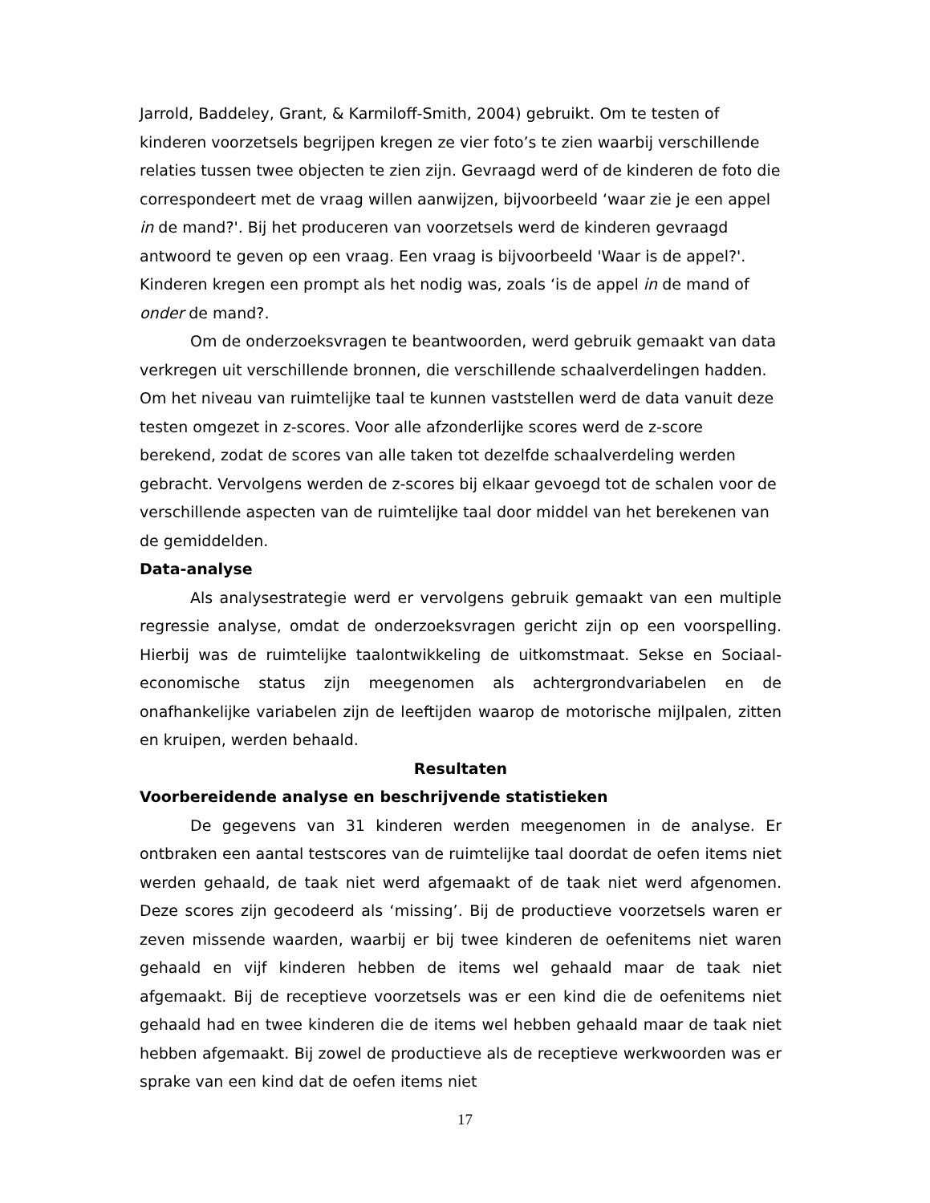Jarrold, Baddeley, Grant, & Karmiloff-Smith, 2004) gebruikt. Om te testen of kinderen voorzetsels begrijpen kregen ze vier foto’s te zien waarbij verschillende relaties tussen twee objecten te zien zijn. Gevraagd werd of de kinderen de foto die correspondeert met de vraag willen aanwijzen, bijvoorbeeld ‘waar zie je een appel in de mand?'. Bij het produceren van voorzetsels werd de kinderen gevraagd antwoord te geven op een vraag. Een vraag is bijvoorbeeld 'Waar is de appel?'. Kinderen kregen een prompt als het nodig was, zoals ‘is de appel in de mand of onder de mand?.
Om de onderzoeksvragen te beantwoorden, werd gebruik gemaakt van data verkregen uit verschillende bronnen, die verschillende schaalverdelingen hadden. Om het niveau van ruimtelijke taal te kunnen vaststellen werd de data vanuit deze testen omgezet in z-scores. Voor alle afzonderlijke scores werd de z-score berekend, zodat de scores van alle taken tot dezelfde schaalverdeling werden gebracht. Vervolgens werden de z-scores bij elkaar gevoegd tot de schalen voor de verschillende aspecten van de ruimtelijke taal door middel van het berekenen van de gemiddelden.
Data-analyse
Als analysestrategie werd er vervolgens gebruik gemaakt van een multiple regressie analyse, omdat de onderzoeksvragen gericht zijn op een voorspelling. Hierbij was de ruimtelijke taalontwikkeling de uitkomstmaat. Sekse en Sociaal-economische status zijn meegenomen als achtergrondvariabelen en de onafhankelijke variabelen zijn de leeftijden waarop de motorische mijlpalen, zitten en kruipen, werden behaald.
Resultaten
Voorbereidende analyse en beschrijvende statistieken
De gegevens van 31 kinderen werden meegenomen in de analyse. Er ontbraken een aantal testscores van de ruimtelijke taal doordat de oefen items niet werden gehaald, de taak niet werd afgemaakt of de taak niet werd afgenomen. Deze scores zijn gecodeerd als ‘missing’. Bij de productieve voorzetsels waren er zeven missende waarden, waarbij er bij twee kinderen de oefenitems niet waren gehaald en vijf kinderen hebben de items wel gehaald maar de taak niet afgemaakt. Bij de receptieve voorzetsels was er een kind die de oefenitems niet gehaald had en twee kinderen die de items wel hebben gehaald maar de taak niet hebben afgemaakt. Bij zowel de productieve als de receptieve werkwoorden was er sprake van een kind dat de oefen items niet
17